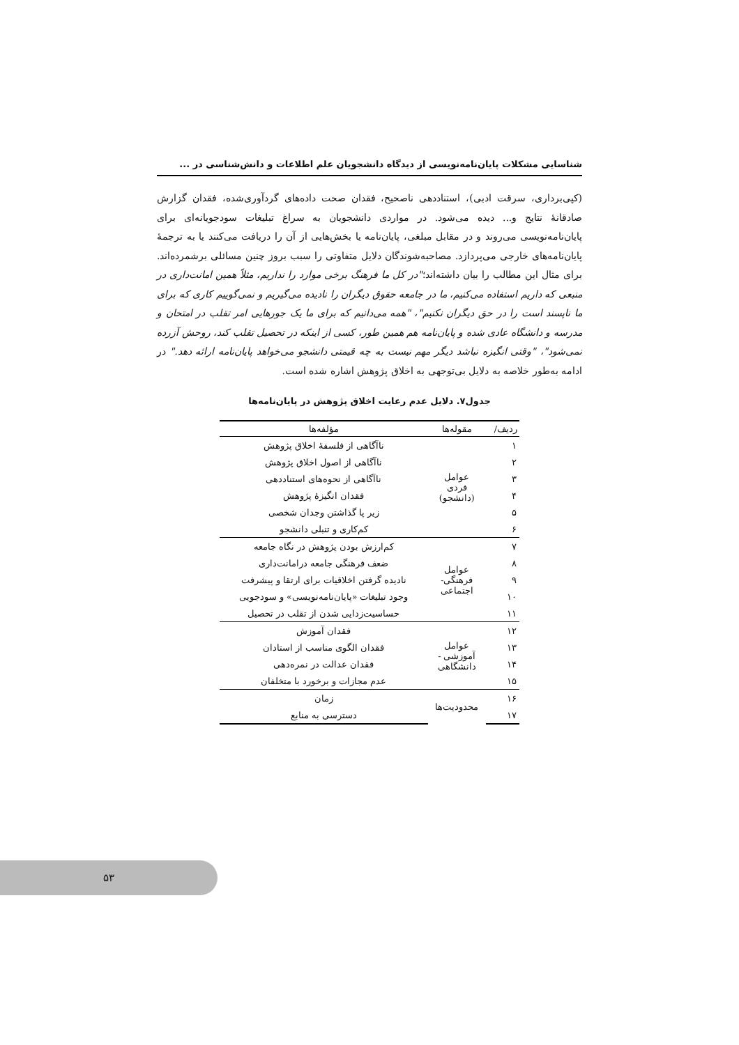شناسایی مشکلات پایان‌نامه‌نویسی از دیدگاه دانشجویان علم اطلاعات و دانش‌شناسی در ...
(کپی‌برداری، سرقت ادبی)، استناددهی ناصحیح، فقدان صحت داده‌های گردآوری‌شده، فقدان گزارش صادقانهٔ نتایج و... دیده می‌شود. در مواردی دانشجویان به سراغ تبلیغات سودجویانه‌ای برای پایان‌نامه‌نویسی می‌روند و در مقابل مبلغی، پایان‌نامه یا بخش‌هایی از آن را دریافت می‌کنند یا به ترجمهٔ پایان‌نامه‌های خارجی می‌پردازد. مصاحبه‌شوندگان دلایل متفاوتی را سبب بروز چنین مسائلی برشمرده‌اند. برای مثال این مطالب را بیان داشته‌اند؛"در کل ما فرهنگ برخی موارد را نداریم، مثلاً همین امانت‌داری در منبعی که داریم استفاده می‌کنیم، ما در جامعه حقوق دیگران را نادیده می‌گیریم و نمی‌گوییم کاری که برای ما ناپسند است را در حق دیگران نکنیم"، "همه می‌دانیم که برای ما یک جورهایی امر تقلب در امتحان و مدرسه و دانشگاه عادی شده و پایان‌نامه هم همین طور، کسی از اینکه در تحصیل تقلب کند، روحش آزرده نمی‌شود"، "وقتی انگیزه نباشد دیگر مهم نیست به چه قیمتی دانشجو می‌خواهد پایان‌نامه ارائه دهد." در ادامه به‌طور خلاصه به دلایل بی‌توجهی به اخلاق پژوهش اشاره شده است.
جدول۷. دلایل عدم رعایت اخلاق پژوهش در پایان‌نامه‌ها
| ردیف/ | مقوله‌ها | مؤلفه‌ها |
| --- | --- | --- |
| ۱ | عوامل فردی (دانشجو) | ناآگاهی از فلسفهٔ اخلاق پژوهش |
| ۲ | | ناآگاهی از اصول اخلاق پژوهش |
| ۳ | | ناآگاهی از نحوه‌های استناددهی |
| ۴ | | فقدان انگیزهٔ پژوهش |
| ۵ | | زیر پا گذاشتن وجدان شخصی |
| ۶ | | کم‌کاری و تنبلی دانشجو |
| ۷ | عوامل فرهنگی- اجتماعی | کم‌ارزش بودن پژوهش در نگاه جامعه |
| ۸ | | ضعف فرهنگی جامعه درامانت‌داری |
| ۹ | | نادیده گرفتن اخلاقیات برای ارتقا و پیشرفت |
| ۱۰ | | وجود تبلیغات «پایان‌نامه‌نویسی» و سودجویی |
| ۱۱ | | حساسیت‌زدایی شدن از تقلب در تحصیل |
| ۱۲ | عوامل آموزشی - دانشگاهی | فقدان آموزش |
| ۱۳ | | فقدان الگوی مناسب از استادان |
| ۱۴ | | فقدان عدالت در نمره‌دهی |
| ۱۵ | | عدم مجازات و برخورد با متخلفان |
| ۱۶ | محدودیت‌ها | زمان |
| ۱۷ | | دسترسی به منابع |
۵۳